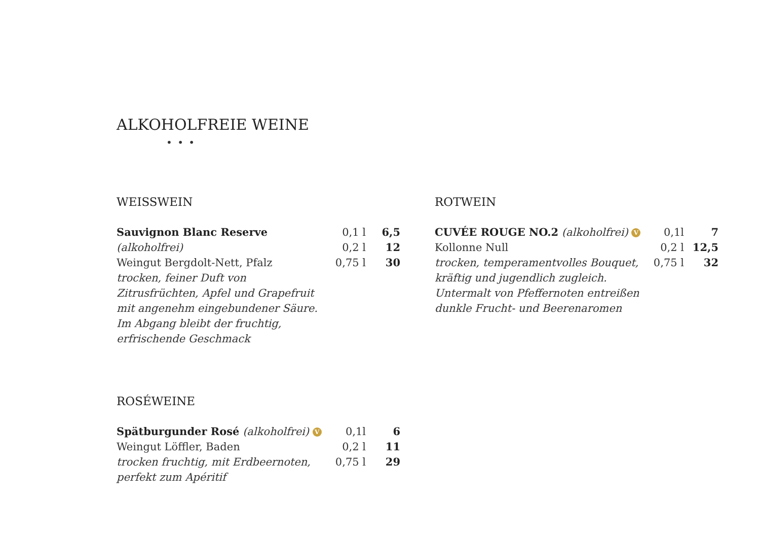ALKOHOLFREIE WEINE
• • •
WEISSWEIN
Sauvignon Blanc Reserve (alkoholfrei)
Weingut Bergdolt-Nett, Pfalz
trocken, feiner Duft von Zitrusfrüchten, Apfel und Grapefruit mit angenehm eingebundener Säure. Im Abgang bleibt der fruchtig, erfrischende Geschmack
0,1 l
0,2 l
0,75 l
6,5
12
30
ROSÉWEINE
Spätburgunder Rosé (alkoholfrei) V
Weingut Löffler, Baden
trocken fruchtig, mit Erdbeernoten, perfekt zum Apéritif
0,1l
0,2 l
0,75 l
6
11
29
ROTWEIN
CUVÉE ROUGE NO.2 (alkoholfrei) V
Kollonne Null
trocken, temperamentvolles Bouquet, kräftig und jugendlich zugleich. Untermalt von Pfeffernoten entreißen dunkle Frucht- und Beerenaromen
0,1l
0,2 l
0,75 l
7
12,5
32